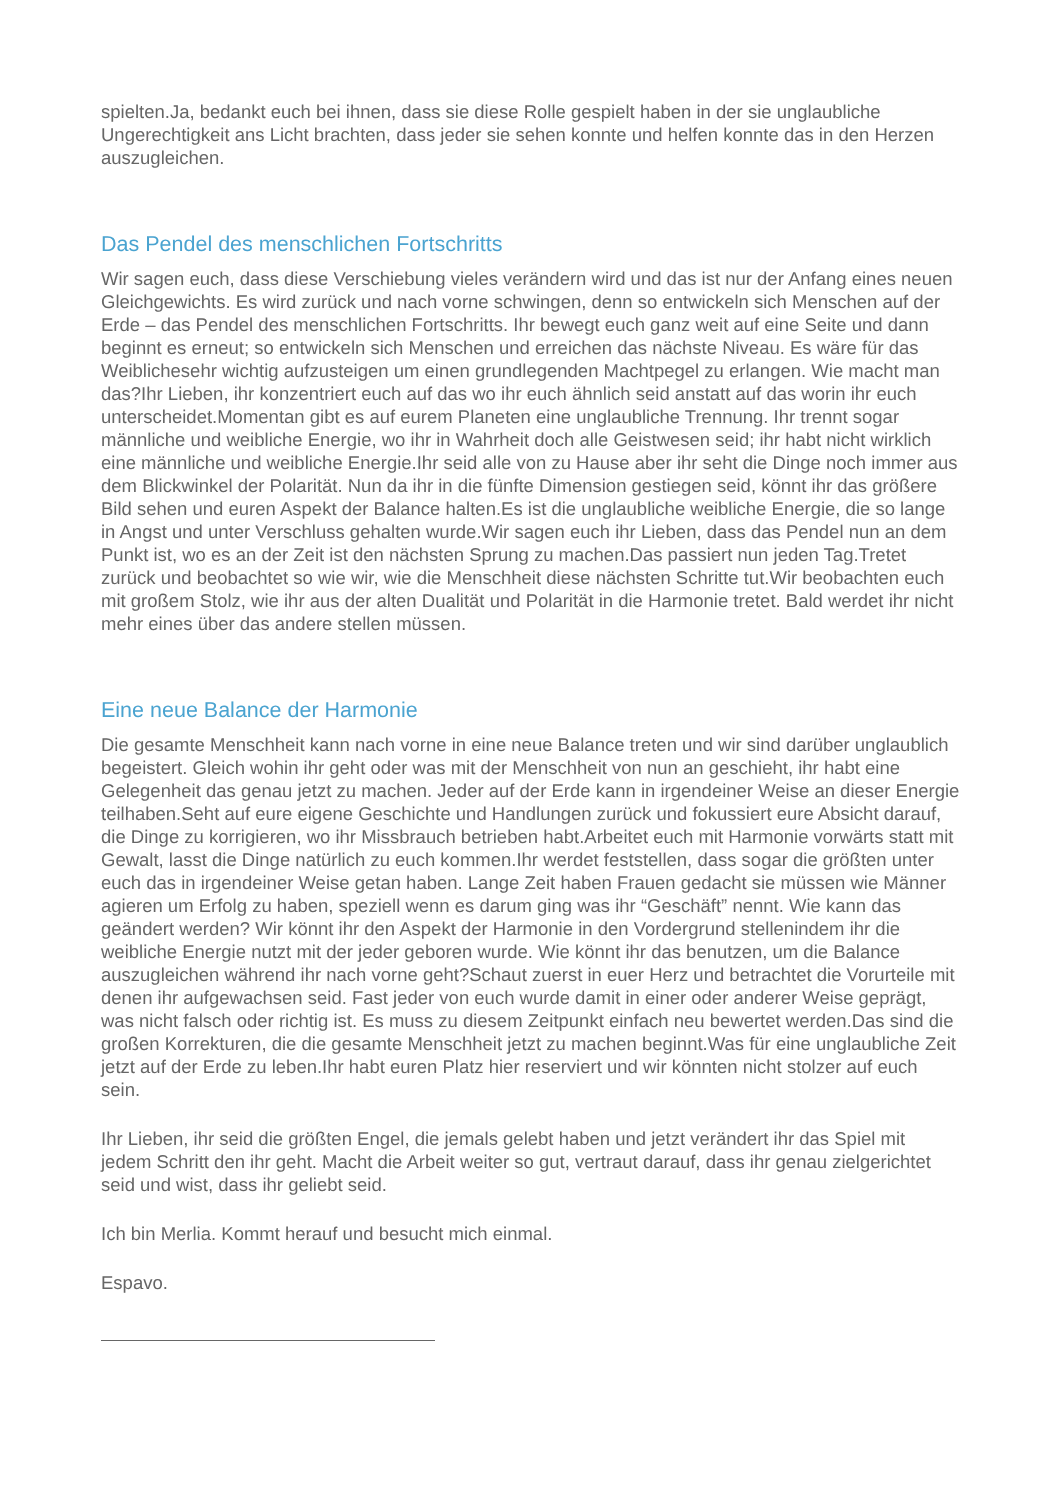spielten.Ja, bedankt euch bei ihnen, dass sie diese Rolle gespielt haben in der sie unglaubliche Ungerechtigkeit ans Licht brachten, dass jeder sie sehen konnte und helfen konnte das in den Herzen auszugleichen.
Das Pendel des menschlichen Fortschritts
Wir sagen euch, dass diese Verschiebung vieles verändern wird und das ist nur der Anfang eines neuen Gleichgewichts. Es wird zurück und nach vorne schwingen, denn so entwickeln sich Menschen auf der Erde – das Pendel des menschlichen Fortschritts. Ihr bewegt euch ganz weit auf eine Seite und dann beginnt es erneut; so entwickeln sich Menschen und erreichen das nächste Niveau. Es wäre für das Weiblichesehr wichtig aufzusteigen um einen grundlegenden Machtpegel zu erlangen. Wie macht man das?Ihr Lieben, ihr konzentriert euch auf das wo ihr euch ähnlich seid anstatt auf das worin ihr euch unterscheidet.Momentan gibt es auf eurem Planeten eine unglaubliche Trennung. Ihr trennt sogar männliche und weibliche Energie, wo ihr in Wahrheit doch alle Geistwesen seid; ihr habt nicht wirklich eine männliche und weibliche Energie.Ihr seid alle von zu Hause aber ihr seht die Dinge noch immer aus dem Blickwinkel der Polarität. Nun da ihr in die fünfte Dimension gestiegen seid, könnt ihr das größere Bild sehen und euren Aspekt der Balance halten.Es ist die unglaubliche weibliche Energie, die so lange in Angst und unter Verschluss gehalten wurde.Wir sagen euch ihr Lieben, dass das Pendel nun an dem Punkt ist, wo es an der Zeit ist den nächsten Sprung zu machen.Das passiert nun jeden Tag.Tretet zurück und beobachtet so wie wir, wie die Menschheit diese nächsten Schritte tut.Wir beobachten euch mit großem Stolz, wie ihr aus der alten Dualität und Polarität in die Harmonie tretet. Bald werdet ihr nicht mehr eines über das andere stellen müssen.
Eine neue Balance der Harmonie
Die gesamte Menschheit kann nach vorne in eine neue Balance treten und wir sind darüber unglaublich begeistert. Gleich wohin ihr geht oder was mit der Menschheit von nun an geschieht, ihr habt eine Gelegenheit das genau jetzt zu machen. Jeder auf der Erde kann in irgendeiner Weise an dieser Energie teilhaben.Seht auf eure eigene Geschichte und Handlungen zurück und fokussiert eure Absicht darauf, die Dinge zu korrigieren, wo ihr Missbrauch betrieben habt.Arbeitet euch mit Harmonie vorwärts statt mit Gewalt, lasst die Dinge natürlich zu euch kommen.Ihr werdet feststellen, dass sogar die größten unter euch das in irgendeiner Weise getan haben. Lange Zeit haben Frauen gedacht sie müssen wie Männer agieren um Erfolg zu haben, speziell wenn es darum ging was ihr “Geschäft” nennt. Wie kann das geändert werden? Wir könnt ihr den Aspekt der Harmonie in den Vordergrund stellenindem ihr die weibliche Energie nutzt mit der jeder geboren wurde. Wie könnt ihr das benutzen, um die Balance auszugleichen während ihr nach vorne geht?Schaut zuerst in euer Herz und betrachtet die Vorurteile mit denen ihr aufgewachsen seid. Fast jeder von euch wurde damit in einer oder anderer Weise geprägt, was nicht falsch oder richtig ist. Es muss zu diesem Zeitpunkt einfach neu bewertet werden.Das sind die großen Korrekturen, die die gesamte Menschheit jetzt zu machen beginnt.Was für eine unglaubliche Zeit jetzt auf der Erde zu leben.Ihr habt euren Platz hier reserviert und wir könnten nicht stolzer auf euch sein.
Ihr Lieben, ihr seid die größten Engel, die jemals gelebt haben und jetzt verändert ihr das Spiel mit jedem Schritt den ihr geht. Macht die Arbeit weiter so gut, vertraut darauf, dass ihr genau zielgerichtet seid und wist, dass ihr geliebt seid.
Ich bin Merlia. Kommt herauf und besucht mich einmal.
Espavo.